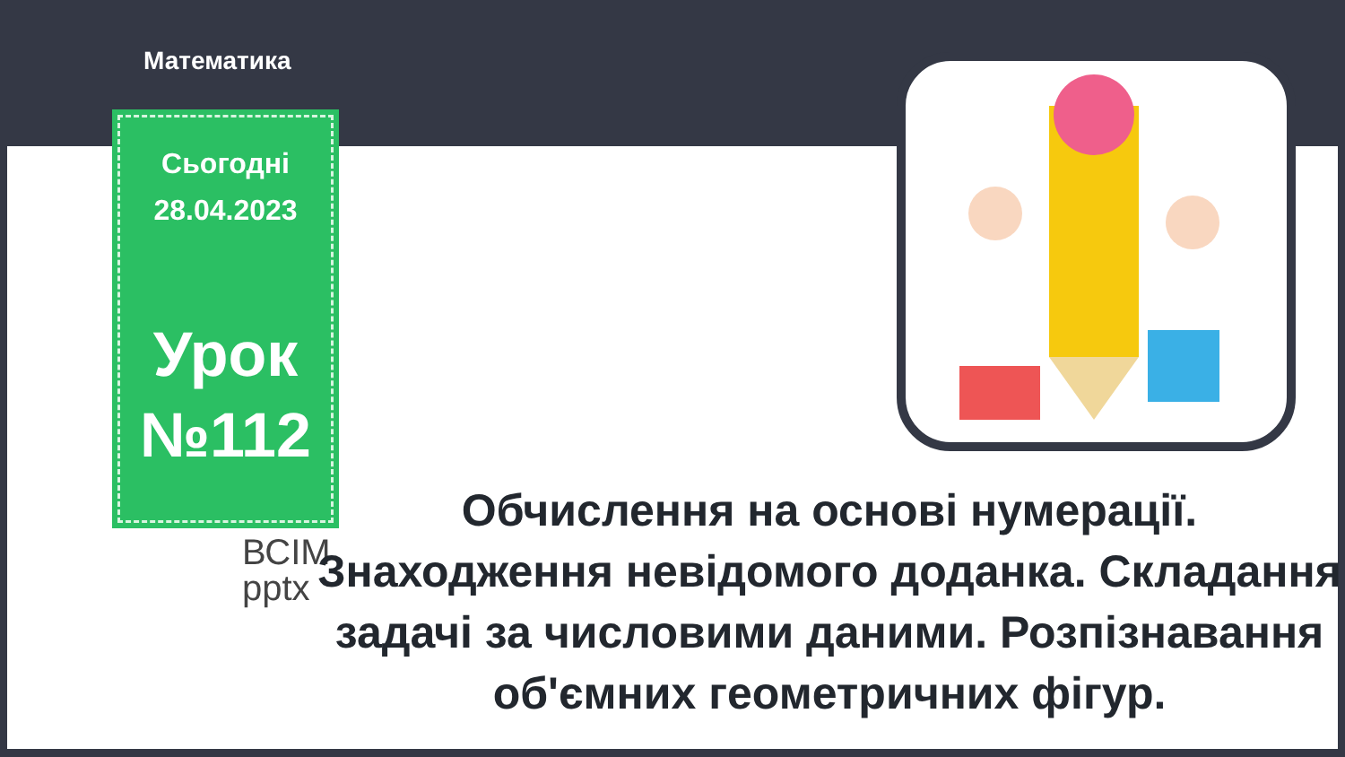Математика
Сьогодні
28.04.2023
Урок №112
ВСІМ
pptx
Обчислення на основі нумерації. Знаходження невідомого доданка. Складання задачі за числовими даними. Розпізнавання об'ємних геометричних фігур.